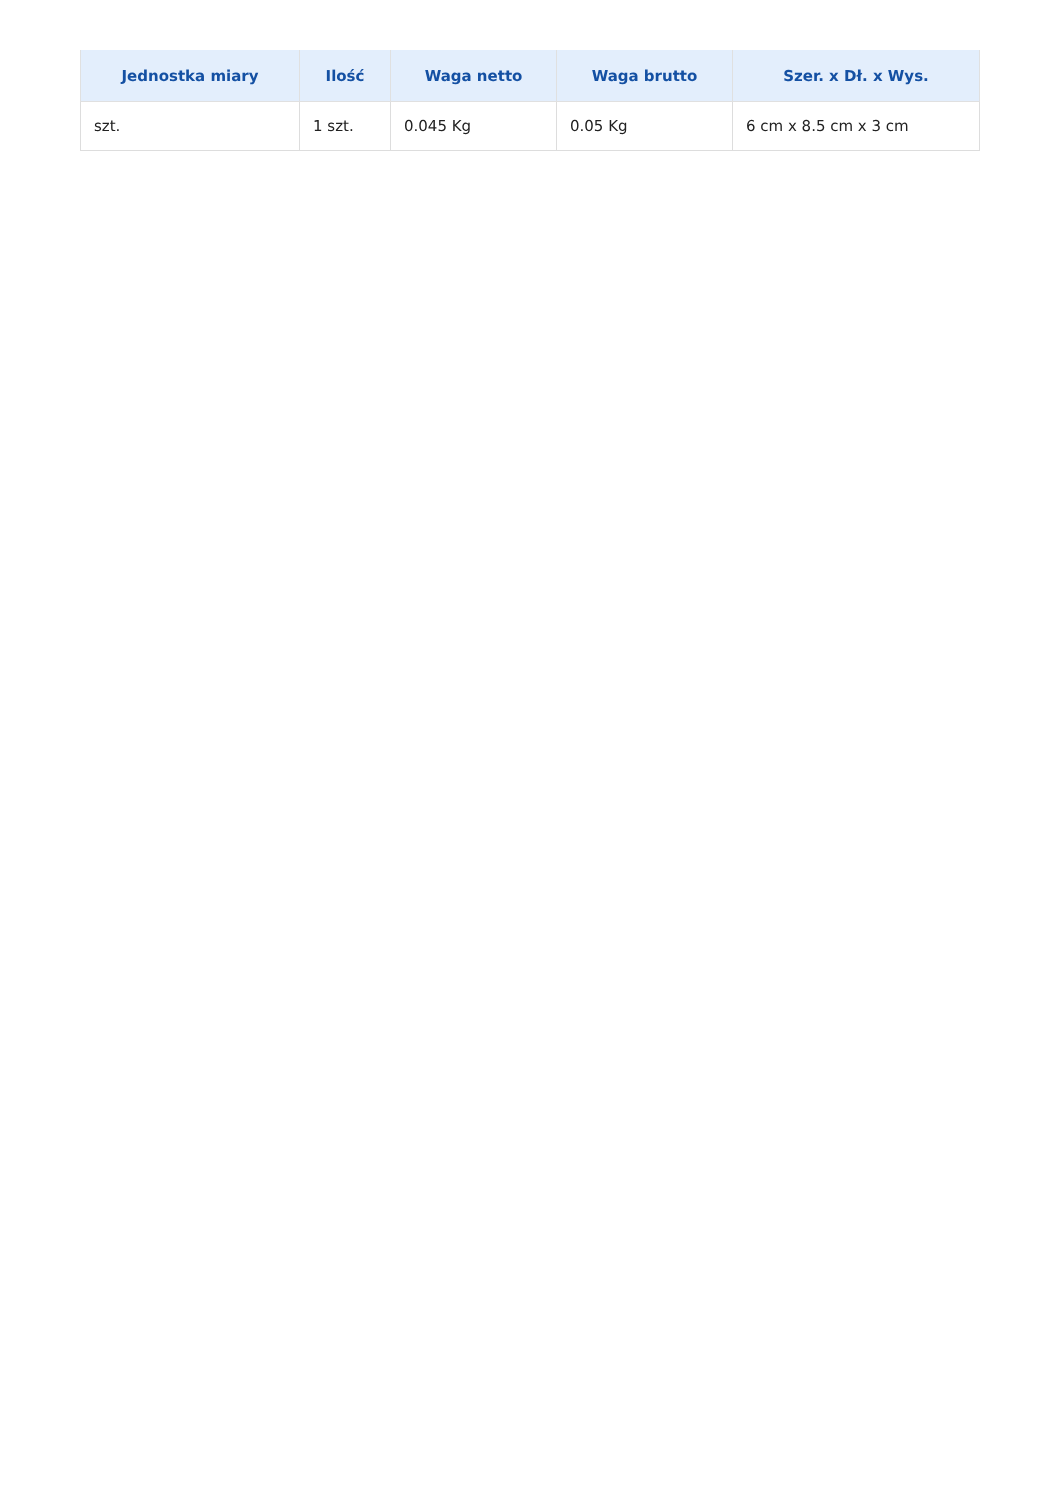| Jednostka miary | Ilość | Waga netto | Waga brutto | Szer. x Dł. x Wys. |
| --- | --- | --- | --- | --- |
| szt. | 1 szt. | 0.045 Kg | 0.05 Kg | 6 cm x 8.5 cm x 3 cm |